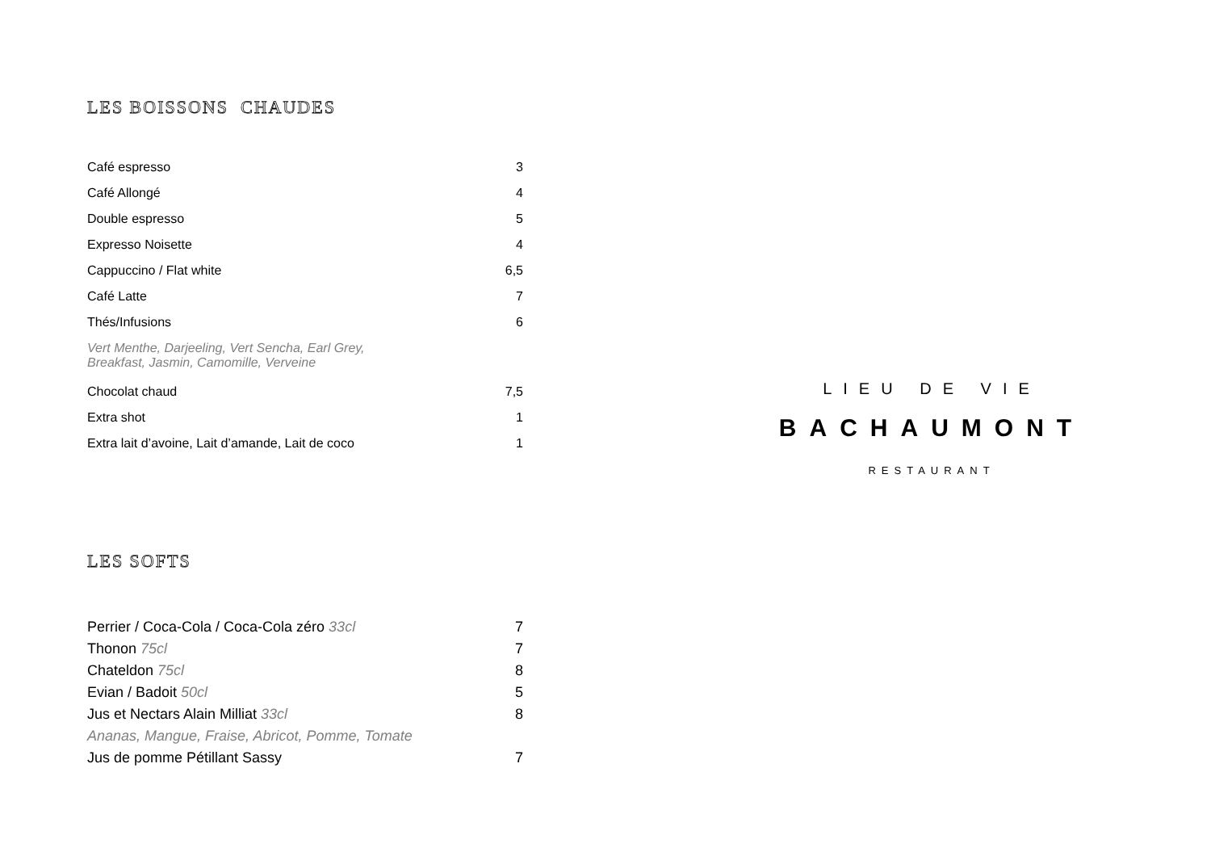LES BOISSONS CHAUDES
| Café espresso | 3 |
| Café Allongé | 4 |
| Double espresso | 5 |
| Expresso Noisette | 4 |
| Cappuccino / Flat white | 6,5 |
| Café Latte | 7 |
| Thés/Infusions | 6 |
| Vert Menthe, Darjeeling, Vert Sencha, Earl Grey, Breakfast, Jasmin, Camomille, Verveine | |
| Chocolat chaud | 7,5 |
| Extra shot | 1 |
| Extra lait d’avoine, Lait d’amande, Lait de coco | 1 |
LES SOFTS
| Perrier / Coca-Cola / Coca-Cola zéro 33cl | 7 |
| Thonon 75cl | 7 |
| Chateldon 75cl | 8 |
| Evian / Badoit 50cl | 5 |
| Jus et Nectars Alain Milliat 33cl | 8 |
| Ananas, Mangue, Fraise, Abricot, Pomme, Tomate | |
| Jus de pomme Pétillant Sassy | 7 |
LIEU DE VIE
BACHAUMONT
RESTAURANT